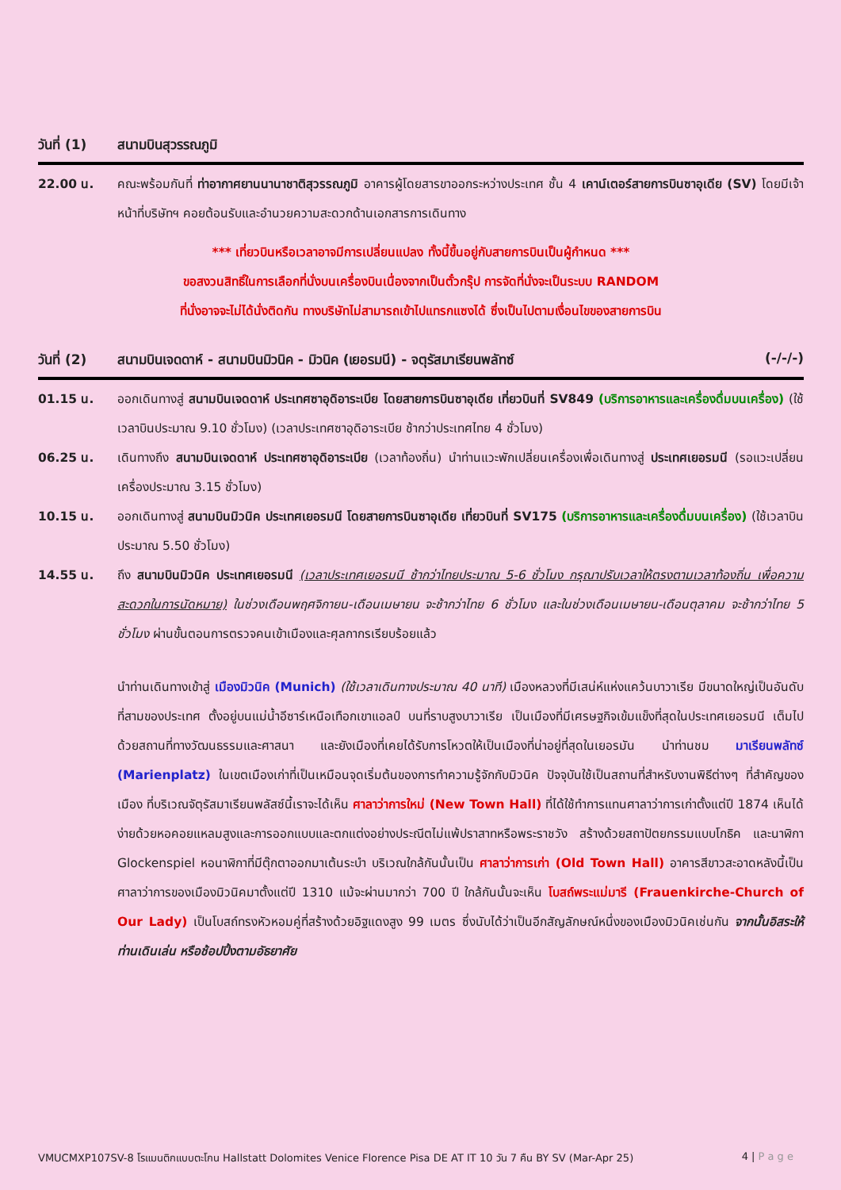วันที่ (1) สนามบินสุวรรณภูมิ
22.00 น. คณะพร้อมกันที่ ท่าอากาศยานนานาชาติสุวรรณภูมิ อาคารผู้โดยสารขาออกระหว่างประเทศ ชั้น 4 เคาน์เตอร์สายการบินซาอุเดีย (SV) โดยมีเจ้าหน้าที่บริษัทฯ คอยต้อนรับและอำนวยความสะดวกด้านเอกสารการเดินทาง
*** เที่ยวบินหรือเวลาอาจมีการเปลี่ยนแปลง ทั้งนี้ขึ้นอยู่กับสายการบินเป็นผู้กำหนด ***
ขอสงวนสิทธิ์ในการเลือกที่นั่งบนเครื่องบินเนื่องจากเป็นตั๋วกรุ๊ป การจัดที่นั่งจะเป็นระบบ RANDOM
ที่นั่งอาจจะไม่ได้นั่งติดกัน ทางบริษัทไม่สามารถเข้าไปแทรกแซงได้ ซึ่งเป็นไปตามเงื่อนไขของสายการบิน
วันที่ (2) สนามบินเจดดาห์ - สนามบินมิวนิค - มิวนิค (เยอรมนี) - จตุรัสมาเรียนพลัทซ์ (-/-/-)
01.15 น. ออกเดินทางสู่ สนามบินเจดดาห์ ประเทศซาอุดิอาระเบีย โดยสายการบินซาอุเดีย เที่ยวบินที่ SV849 (บริการอาหารและเครื่องดื่มบนเครื่อง) (ใช้เวลาบินประมาณ 9.10 ชั่วโมง) (เวลาประเทศซาอุดิอาระเบีย ช้ากว่าประเทศไทย 4 ชั่วโมง)
06.25 น. เดินทางถึง สนามบินเจดดาห์ ประเทศซาอุดิอาระเบีย (เวลาท้องถิ่น) นำท่านแวะพักเปลี่ยนเครื่องเพื่อเดินทางสู่ ประเทศเยอรมนี (รอแวะเปลี่ยนเครื่องประมาณ 3.15 ชั่วโมง)
10.15 น. ออกเดินทางสู่ สนามบินมิวนิค ประเทศเยอรมนี โดยสายการบินซาอุเดีย เที่ยวบินที่ SV175 (บริการอาหารและเครื่องดื่มบนเครื่อง) (ใช้เวลาบินประมาณ 5.50 ชั่วโมง)
14.55 น. ถึง สนามบินมิวนิค ประเทศเยอรมนี (เวลาประเทศเยอรมนี ช้ากว่าไทยประมาณ 5-6 ชั่วโมง กรุณาปรับเวลาให้ตรงตามเวลาท้องถิ่น เพื่อความสะดวกในการนัดหมาย) ในช่วงเดือนพฤศจิกายน-เดือนเมษายน จะช้ากว่าไทย 6 ชั่วโมง และในช่วงเดือนเมษายน-เดือนตุลาคม จะช้ากว่าไทย 5 ชั่วโมง ผ่านขั้นตอนการตรวจคนเข้าเมืองและศุลกากรเรียบร้อยแล้ว
นำท่านเดินทางเข้าสู่ เมืองมิวนิค (Munich) (ใช้เวลาเดินทางประมาณ 40 นาที) เมืองหลวงที่มีเสน่ห์แห่งแคว้นบาวาเรีย มีขนาดใหญ่เป็นอันดับที่สามของประเทศ ตั้งอยู่บนแม่น้ำอีซาร์เหนือเทือกเขาแอลป์ บนที่ราบสูงบาวาเรีย เป็นเมืองที่มีเศรษฐกิจเข้มแข็งที่สุดในประเทศเยอรมนี เต็มไปด้วยสถานที่ทางวัฒนธรรมและศาสนา และยังเมืองที่เคยได้รับการโหวตให้เป็นเมืองที่น่าอยู่ที่สุดในเยอรมัน นำท่านชม มาเรียนพลัทซ์ (Marienplatz) ในเขตเมืองเก่าที่เป็นเหมือนจุดเริ่มต้นของการทำความรู้จักกับมิวนิค ปัจจุบันใช้เป็นสถานที่สำหรับงานพิธีต่างๆ ที่สำคัญของเมือง ที่บริเวณจัตุรัสมาเรียนพลัสซ์นี้เราจะได้เห็น ศาลาว่าการใหม่ (New Town Hall) ที่ได้ใช้ทำการแทนศาลาว่าการเก่าตั้งแต่ปี 1874 เห็นได้ง่ายด้วยหอคอยแหลมสูงและการออกแบบและตกแต่งอย่างประณีตไม่แพ้ปราสาทหรือพระราชวัง สร้างด้วยสถาปัตยกรรมแบบโกธิค และนาฬิกา Glockenspiel หอนาฬิกาที่มีตุ๊กตาออกมาเต้นระบำ บริเวณใกล้กันนั้นเป็น ศาลาว่าการเก่า (Old Town Hall) อาคารสีขาวสะอาดหลังนี้เป็นศาลาว่าการของเมืองมิวนิคมาตั้งแต่ปี 1310 แม้จะผ่านมากว่า 700 ปี ใกล้กันนั้นจะเห็น โบสถ์พระแม่มารี (Frauenkirche-Church of Our Lady) เป็นโบสถ์ทรงหัวหอมคู่ที่สร้างด้วยอิฐแดงสูง 99 เมตร ซึ่งนับได้ว่าเป็นอีกสัญลักษณ์หนึ่งของเมืองมิวนิคเช่นกัน จากนั้นอิสระให้ท่านเดินเล่น หรือช้อปปิ้งตามอัธยาศัย
VMUCMXP107SV-8 โรแมนติกแบบตะโกน Hallstatt Dolomites Venice Florence Pisa DE AT IT 10 วัน 7 คืน BY SV (Mar-Apr 25) 4 | P a g e